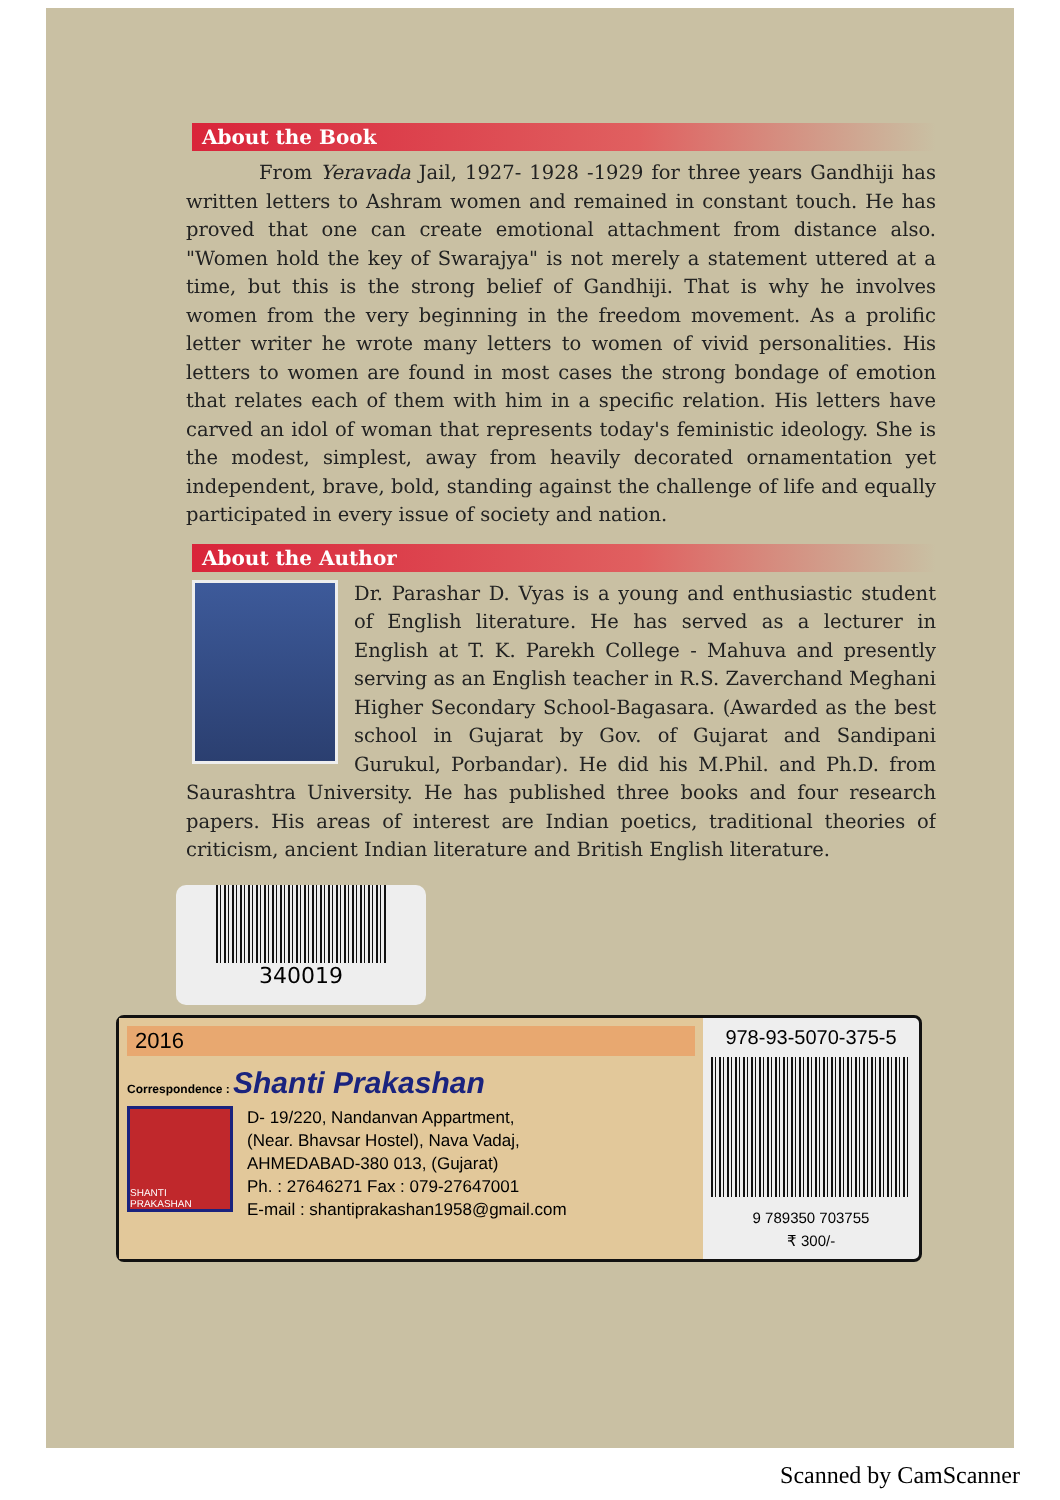About the Book
From Yeravada Jail, 1927- 1928 -1929 for three years Gandhiji has written letters to Ashram women and remained in constant touch. He has proved that one can create emotional attachment from distance also. "Women hold the key of Swarajya" is not merely a statement uttered at a time, but this is the strong belief of Gandhiji. That is why he involves women from the very beginning in the freedom movement. As a prolific letter writer he wrote many letters to women of vivid personalities. His letters to women are found in most cases the strong bondage of emotion that relates each of them with him in a specific relation. His letters have carved an idol of woman that represents today's feministic ideology. She is the modest, simplest, away from heavily decorated ornamentation yet independent, brave, bold, standing against the challenge of life and equally participated in every issue of society and nation.
About the Author
Dr. Parashar D. Vyas is a young and enthusiastic student of English literature. He has served as a lecturer in English at T. K. Parekh College - Mahuva and presently serving as an English teacher in R.S. Zaverchand Meghani Higher Secondary School-Bagasara. (Awarded as the best school in Gujarat by Gov. of Gujarat and Sandipani Gurukul, Porbandar). He did his M.Phil. and Ph.D. from Saurashtra University. He has published three books and four research papers. His areas of interest are Indian poetics, traditional theories of criticism, ancient Indian literature and British English literature.
340019
2016
Correspondence : Shanti Prakashan
SHANTI PRAKASHAN
D- 19/220, Nandanvan Appartment,
(Near. Bhavsar Hostel), Nava Vadaj,
AHMEDABAD-380 013, (Gujarat)
Ph. : 27646271 Fax : 079-27647001
E-mail : shantiprakashan1958@gmail.com
978-93-5070-375-5
9 789350 703755
₹ 300/-
Scanned by CamScanner